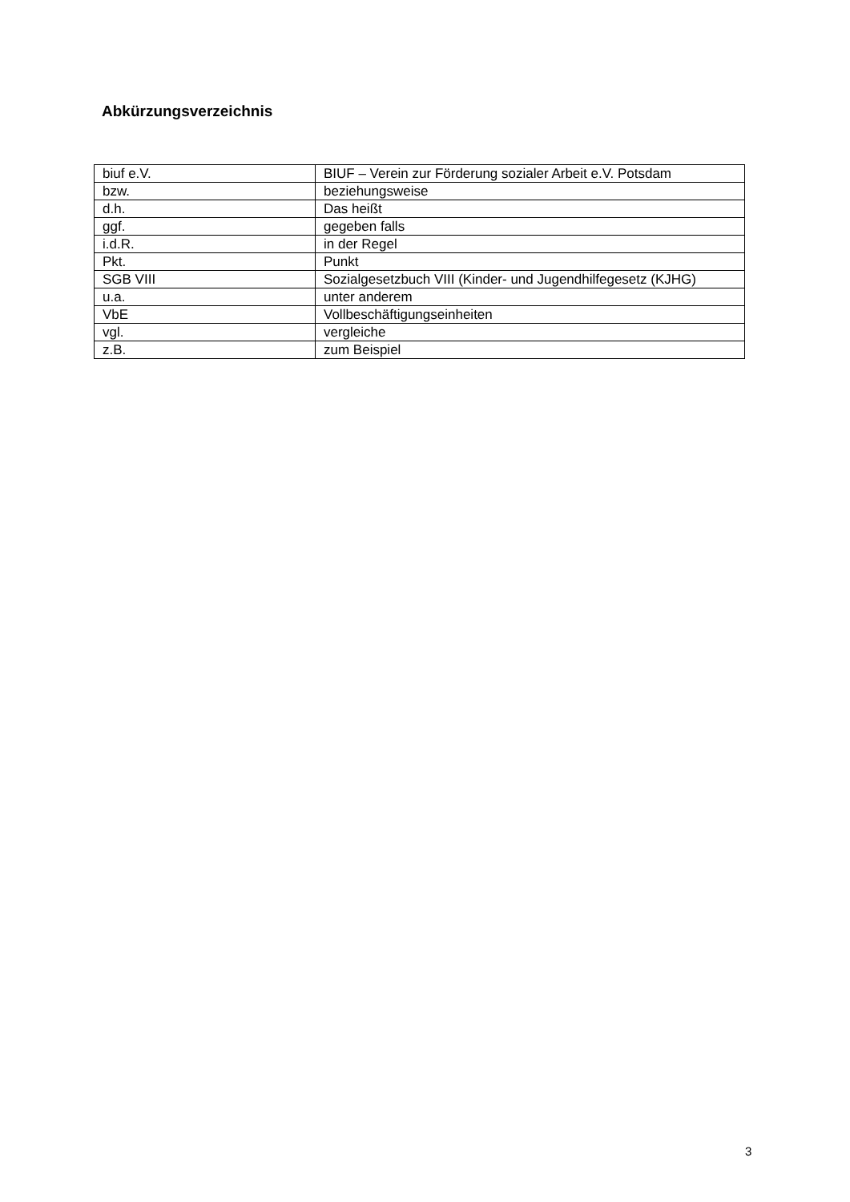Abkürzungsverzeichnis
| biuf e.V. | BIUF – Verein zur Förderung sozialer Arbeit e.V. Potsdam |
| bzw. | beziehungsweise |
| d.h. | Das heißt |
| ggf. | gegeben falls |
| i.d.R. | in der Regel |
| Pkt. | Punkt |
| SGB VIII | Sozialgesetzbuch VIII (Kinder- und Jugendhilfegesetz (KJHG) |
| u.a. | unter anderem |
| VbE | Vollbeschäftigungseinheiten |
| vgl. | vergleiche |
| z.B. | zum Beispiel |
3